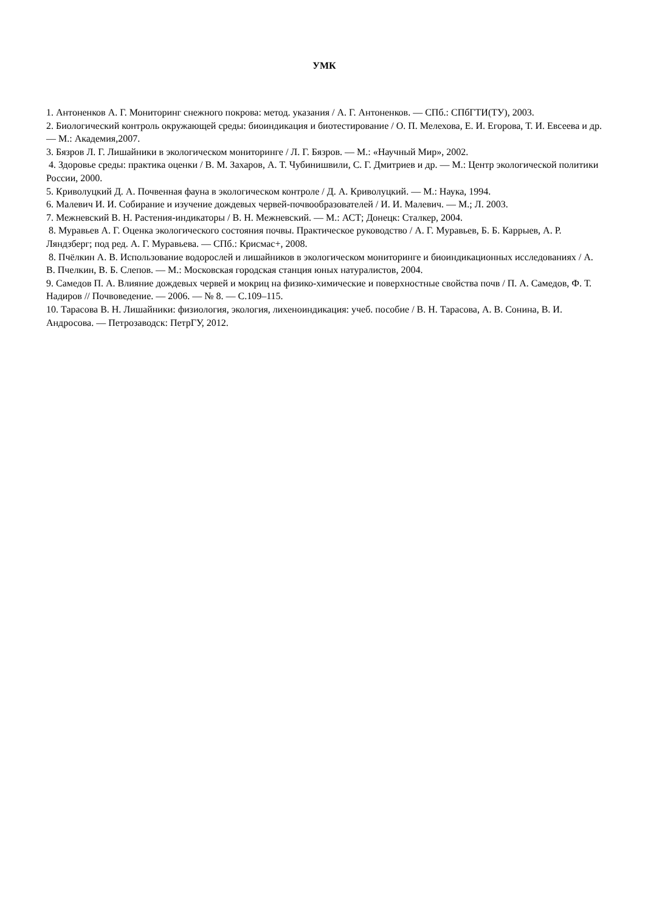УМК
1. Антоненков А. Г. Мониторинг снежного покрова: метод. указания / А. Г. Антоненков. — СПб.: СПбГТИ(ТУ), 2003.
2. Биологический контроль окружающей среды: биоиндикация и биотестирование / О. П. Мелехова, Е. И. Егорова, Т. И. Евсеева и др. — М.: Академия,2007.
3. Бязров Л. Г. Лишайники в экологическом мониторинге / Л. Г. Бязров. — М.: «Научный Мир», 2002.
4. Здоровье среды: практика оценки / В. М. Захаров, А. Т. Чубинишвили, С. Г. Дмитриев и др. — М.: Центр экологической политики России, 2000.
5. Криволуцкий Д. А. Почвенная фауна в экологическом контроле / Д. А. Криволуцкий. — М.: Наука, 1994.
6. Малевич И. И. Собирание и изучение дождевых червей-почвообразователей / И. И. Малевич. — М.; Л. 2003.
7. Межневский В. Н. Растения-индикаторы / В. Н. Межневский. — М.: АСТ; Донецк: Сталкер, 2004.
8. Муравьев А. Г. Оценка экологического состояния почвы. Практическое руководство / А. Г. Муравьев, Б. Б. Каррыев, А. Р. Ляндзберг; под ред. А. Г. Муравьева. — СПб.: Крисмас+, 2008.
8. Пчёлкин А. В. Использование водорослей и лишайников в экологическом мониторинге и биоиндикационных исследованиях / А. В. Пчелкин, В. Б. Слепов. — М.: Московская городская станция юных натуралистов, 2004.
9. Самедов П. А. Влияние дождевых червей и мокриц на физико-химические и поверхностные свойства почв / П. А. Самедов, Ф. Т. Надиров // Почвоведение. — 2006. — № 8. — С.109–115.
10. Тарасова В. Н. Лишайники: физиология, экология, лихеноиндикация: учеб. пособие / В. Н. Тарасова, А. В. Сонина, В. И. Андросова. — Петрозаводск: ПетрГУ, 2012.